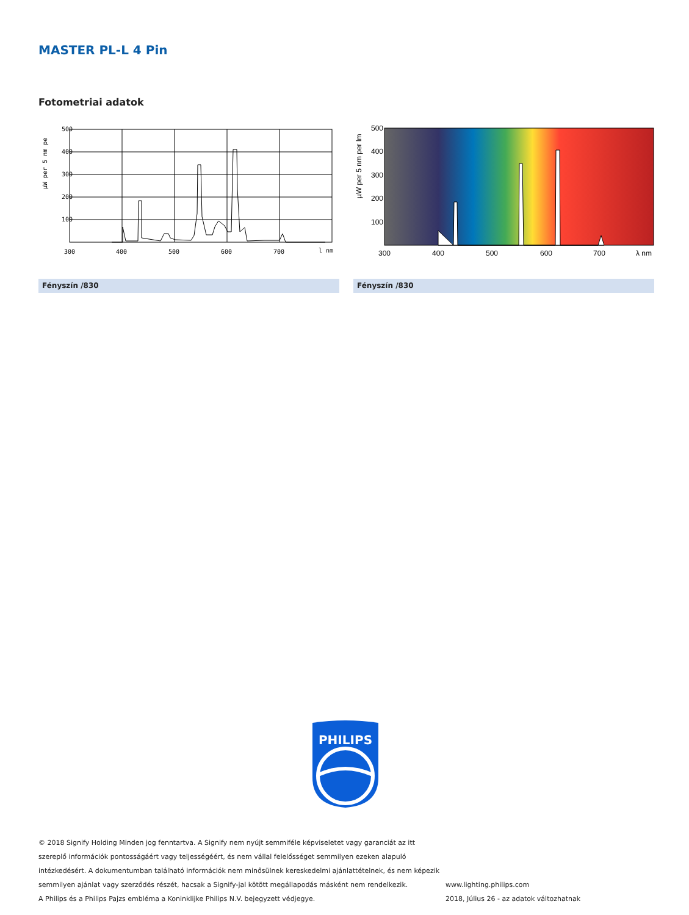MASTER PL-L 4 Pin
Fotometriai adatok
µW per 5 nm pe
500
400
300
200
100
300
400
500
600
700
l nm
µW per 5 nm per lm
500
400
300
200
100
300
400
500
600
700
λ nm
Fényszín /830 Fényszín /830
PHILIPS
© 2018 Signify Holding Minden jog fenntartva. A Signify nem nyújt semmiféle képviseletet vagy garanciát az itt szereplő információk pontosságáért vagy teljességéért, és nem vállal felelősséget semmilyen ezeken alapuló intézkedésért. A dokumentumban található információk nem minősülnek kereskedelmi ajánlattételnek, és nem képezik semmilyen ajánlat vagy szerződés részét, hacsak a Signify-jal kötött megállapodás másként nem rendelkezik.
A Philips és a Philips Pajzs embléma a Koninklijke Philips N.V. bejegyzett védjegye.
www.lighting.philips.com
2018, Július 26 - az adatok változhatnak